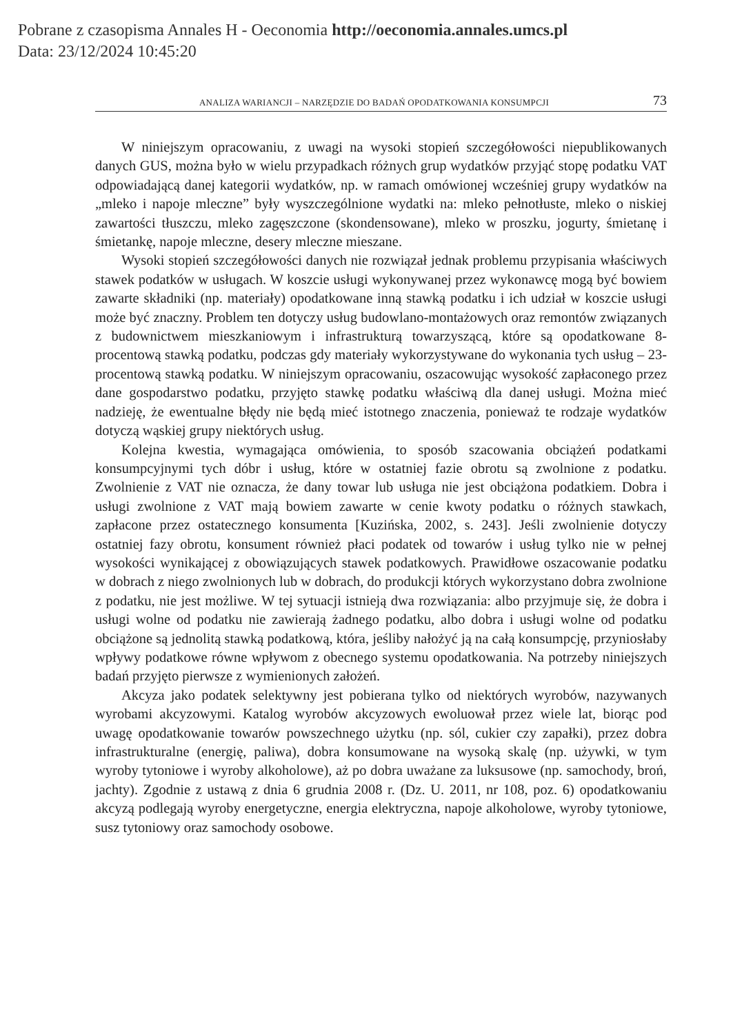Pobrane z czasopisma Annales H - Oeconomia http://oeconomia.annales.umcs.pl
Data: 23/12/2024 10:45:20
ANALIZA WARIANCJI – NARZĘDZIE DO BADAŃ OPODATKOWANIA KONSUMPCJI 73
W niniejszym opracowaniu, z uwagi na wysoki stopień szczegółowości niepublikowanych danych GUS, można było w wielu przypadkach różnych grup wydatków przyjąć stopę podatku VAT odpowiadającą danej kategorii wydatków, np. w ramach omówionej wcześniej grupy wydatków na „mleko i napoje mleczne” były wyszczególnione wydatki na: mleko pełnotłuste, mleko o niskiej zawartości tłuszczu, mleko zagęszczone (skondensowane), mleko w proszku, jogurty, śmietanę i śmietankę, napoje mleczne, desery mleczne mieszane.
Wysoki stopień szczegółowości danych nie rozwiązał jednak problemu przypisania właściwych stawek podatków w usługach. W koszcie usługi wykonywanej przez wykonawcę mogą być bowiem zawarte składniki (np. materiały) opodatkowane inną stawką podatku i ich udział w koszcie usługi może być znaczny. Problem ten dotyczy usług budowlano-montażowych oraz remontów związanych z budownictwem mieszkaniowym i infrastrukturą towarzyszącą, które są opodatkowane 8-procentową stawką podatku, podczas gdy materiały wykorzystywane do wykonania tych usług – 23-procentową stawką podatku. W niniejszym opracowaniu, oszacowując wysokość zapłaconego przez dane gospodarstwo podatku, przyjęto stawkę podatku właściwą dla danej usługi. Można mieć nadzieję, że ewentualne błędy nie będą mieć istotnego znaczenia, ponieważ te rodzaje wydatków dotyczą wąskiej grupy niektórych usług.
Kolejna kwestia, wymagająca omówienia, to sposób szacowania obciążeń podatkami konsumpcyjnymi tych dóbr i usług, które w ostatniej fazie obrotu są zwolnione z podatku. Zwolnienie z VAT nie oznacza, że dany towar lub usługa nie jest obciążona podatkiem. Dobra i usługi zwolnione z VAT mają bowiem zawarte w cenie kwoty podatku o różnych stawkach, zapłacone przez ostatecznego konsumenta [Kuzińska, 2002, s. 243]. Jeśli zwolnienie dotyczy ostatniej fazy obrotu, konsument również płaci podatek od towarów i usług tylko nie w pełnej wysokości wynikającej z obowiązujących stawek podatkowych. Prawidłowe oszacowanie podatku w dobrach z niego zwolnionych lub w dobrach, do produkcji których wykorzystano dobra zwolnione z podatku, nie jest możliwe. W tej sytuacji istnieją dwa rozwiązania: albo przyjmuje się, że dobra i usługi wolne od podatku nie zawierają żadnego podatku, albo dobra i usługi wolne od podatku obciążone są jednolitą stawką podatkową, która, jeśliby nałożyć ją na całą konsumpcję, przyniosłaby wpływy podatkowe równe wpływom z obecnego systemu opodatkowania. Na potrzeby niniejszych badań przyjęto pierwsze z wymienionych założeń.
Akcyza jako podatek selektywny jest pobierana tylko od niektórych wyrobów, nazywanych wyrobami akcyzowymi. Katalog wyrobów akcyzowych ewoluował przez wiele lat, biorąc pod uwagę opodatkowanie towarów powszechnego użytku (np. sól, cukier czy zapałki), przez dobra infrastrukturalne (energię, paliwa), dobra konsumowane na wysoką skalę (np. używki, w tym wyroby tytoniowe i wyroby alkoholowe), aż po dobra uważane za luksusowe (np. samochody, broń, jachty). Zgodnie z ustawą z dnia 6 grudnia 2008 r. (Dz. U. 2011, nr 108, poz. 6) opodatkowaniu akcyzą podlegają wyroby energetyczne, energia elektryczna, napoje alkoholowe, wyroby tytoniowe, susz tytoniowy oraz samochody osobowe.